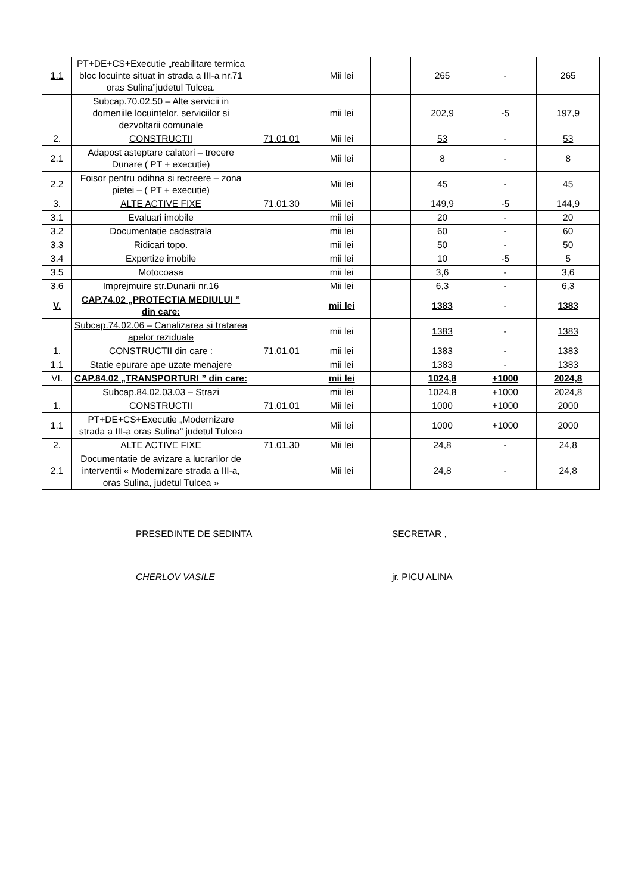| 1.1 | PT+DE+CS+Executie „reabilitare termica bloc locuinte situat in strada a III-a nr.71 oras Sulina”judetul Tulcea. | | Mii lei | | 265 | - | 265 |
| | Subcap.70.02.50 – Alte servicii in domeniile locuintelor, serviciilor si dezvoltarii comunale | | mii lei | | 202,9 | -5 | 197,9 |
| 2. | CONSTRUCTII | 71.01.01 | Mii lei | | 53 | - | 53 |
| 2.1 | Adapost asteptare calatori – trecere Dunare ( PT + executie) | | Mii lei | | 8 | - | 8 |
| 2.2 | Foisor pentru odihna si recreere – zona pietei – ( PT + executie) | | Mii lei | | 45 | - | 45 |
| 3. | ALTE ACTIVE FIXE | 71.01.30 | Mii lei | | 149,9 | -5 | 144,9 |
| 3.1 | Evaluari imobile | | mii lei | | 20 | - | 20 |
| 3.2 | Documentatie cadastrala | | mii lei | | 60 | - | 60 |
| 3.3 | Ridicari topo. | | mii lei | | 50 | - | 50 |
| 3.4 | Expertize imobile | | mii lei | | 10 | -5 | 5 |
| 3.5 | Motocoasa | | mii lei | | 3,6 | - | 3,6 |
| 3.6 | Imprejmuire str.Dunarii nr.16 | | Mii lei | | 6,3 | - | 6,3 |
| V. | CAP.74.02 „PROTECTIA MEDIULUI ” din care: | | mii lei | | 1383 | - | 1383 |
| | Subcap.74.02.06 – Canalizarea si tratarea apelor reziduale | | mii lei | | 1383 | - | 1383 |
| 1. | CONSTRUCTII din care : | 71.01.01 | mii lei | | 1383 | - | 1383 |
| 1.1 | Statie epurare ape uzate menajere | | mii lei | | 1383 | - | 1383 |
| VI. | CAP.84.02 „TRANSPORTURI ” din care: | | mii lei | | 1024,8 | +1000 | 2024,8 |
| | Subcap.84.02.03.03 – Strazi | | mii lei | | 1024,8 | +1000 | 2024,8 |
| 1. | CONSTRUCTII | 71.01.01 | Mii lei | | 1000 | +1000 | 2000 |
| 1.1 | PT+DE+CS+Executie „Modernizare strada a III-a oras Sulina” judetul Tulcea | | Mii lei | | 1000 | +1000 | 2000 |
| 2. | ALTE ACTIVE FIXE | 71.01.30 | Mii lei | | 24,8 | - | 24,8 |
| 2.1 | Documentatie de avizare a lucrarilor de interventii « Modernizare strada a III-a, oras Sulina, judetul Tulcea » | | Mii lei | | 24,8 | - | 24,8 |
PRESEDINTE DE SEDINTA
CHERLOV VASILE
SECRETAR ,
jr. PICU ALINA